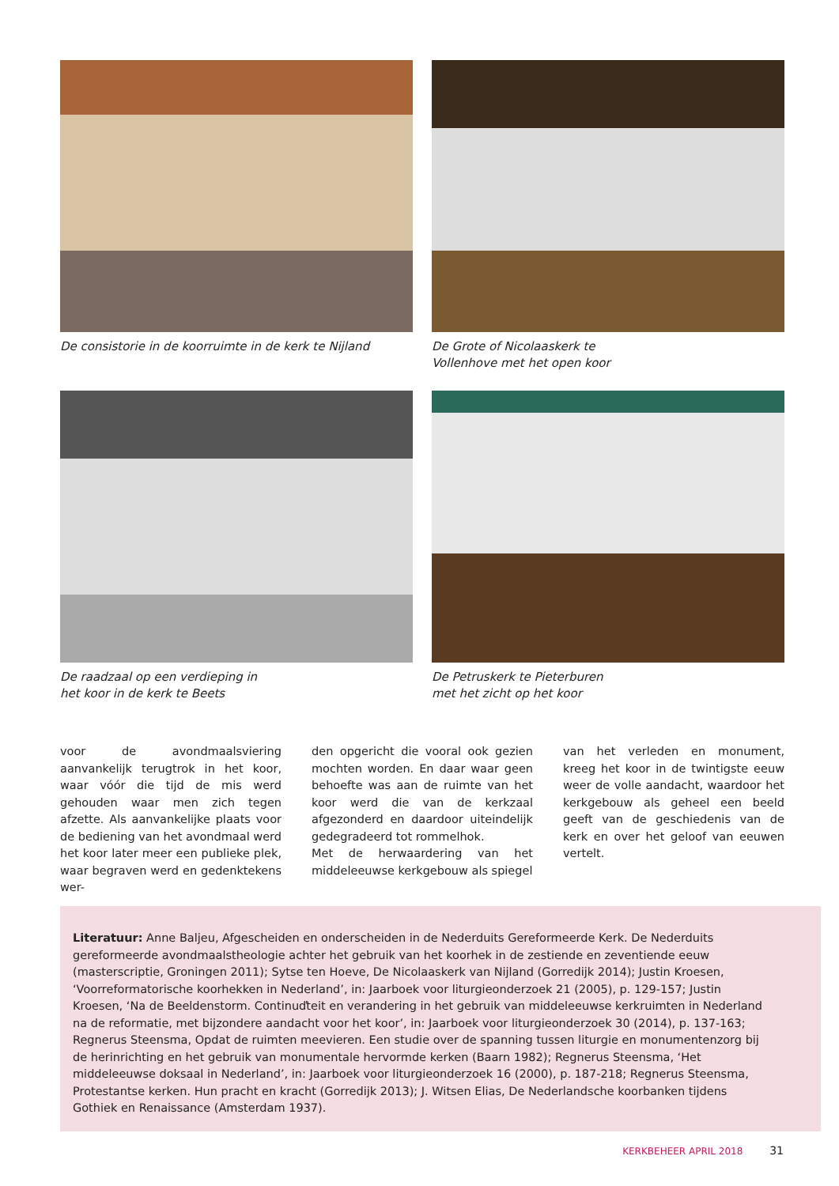De consistorie in de koorruimte in de kerk te Nijland
De Grote of Nicolaaskerk te
Vollenhove met het open koor
De raadzaal op een verdieping in
het koor in de kerk te Beets
De Petruskerk te Pieterburen
met het zicht op het koor
voor de avondmaalsviering aanvankelijk terugtrok in het koor, waar vóór die tijd de mis werd gehouden waar men zich tegen afzette. Als aanvankelijke plaats voor de bediening van het avondmaal werd het koor later meer een publieke plek, waar begraven werd en gedenktekens wer-
den opgericht die vooral ook gezien mochten worden. En daar waar geen behoefte was aan de ruimte van het koor werd die van de kerkzaal afgezonderd en daardoor uiteindelijk gedegradeerd tot rommelhok.
Met de herwaardering van het middeleeuwse kerkgebouw als spiegel
van het verleden en monument, kreeg het koor in de twintigste eeuw weer de volle aandacht, waardoor het kerkgebouw als geheel een beeld geeft van de geschiedenis van de kerk en over het geloof van eeuwen vertelt.
Literatuur: Anne Baljeu, Afgescheiden en onderscheiden in de Nederduits Gereformeerde Kerk. De Nederduits gereformeerde avondmaalstheologie achter het gebruik van het koorhek in de zestiende en zeventiende eeuw (masterscriptie, Groningen 2011); Sytse ten Hoeve, De Nicolaaskerk van Nijland (Gorredijk 2014); Justin Kroesen, ‘Voorreformatorische koorhekken in Nederland’, in: Jaarboek voor liturgieonderzoek 21 (2005), p. 129-157; Justin Kroesen, ‘Na de Beeldenstorm. Continuďteit en verandering in het gebruik van middeleeuwse kerkruimten in Nederland na de reformatie, met bijzondere aandacht voor het koor’, in: Jaarboek voor liturgieonderzoek 30 (2014), p. 137-163; Regnerus Steensma, Opdat de ruimten meevieren. Een studie over de spanning tussen liturgie en monumentenzorg bij de herinrichting en het gebruik van monumentale hervormde kerken (Baarn 1982); Regnerus Steensma, ‘Het middeleeuwse doksaal in Nederland’, in: Jaarboek voor liturgieonderzoek 16 (2000), p. 187-218; Regnerus Steensma, Protestantse kerken. Hun pracht en kracht (Gorredijk 2013); J. Witsen Elias, De Nederlandsche koorbanken tijdens Gothiek en Renaissance (Amsterdam 1937).
KERKBEHEER APRIL 2018 31